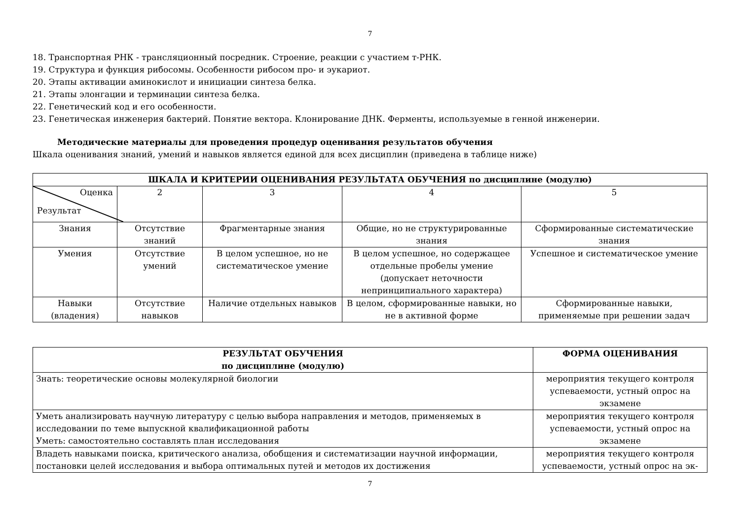7
18. Транспортная РНК - трансляционный посредник. Строение, реакции с участием т-РНК.
19. Структура и функция рибосомы. Особенности рибосом про- и эукариот.
20. Этапы активации аминокислот и инициации синтеза белка.
21. Этапы элонгации и терминации синтеза белка.
22. Генетический код и его особенности.
23. Генетическая инженерия бактерий. Понятие вектора. Клонирование ДНК. Ферменты, используемые в генной инженерии.
Методические материалы для проведения процедур оценивания результатов обучения
Шкала оценивания знаний, умений и навыков является единой для всех дисциплин (приведена в таблице ниже)
| ШКАЛА И КРИТЕРИИ ОЦЕНИВАНИЯ РЕЗУЛЬТАТА ОБУЧЕНИЯ по дисциплине (модулю) | | | | |
| --- | --- | --- | --- | --- |
| Оценка Результат | 2 | 3 | 4 | 5 |
| Знания | Отсутствие знаний | Фрагментарные знания | Общие, но не структурированные знания | Сформированные систематические знания |
| Умения | Отсутствие умений | В целом успешное, но не систематическое умение | В целом успешное, но содержащее отдельные пробелы умение (допускает неточности непринципиального характера) | Успешное и систематическое умение |
| Навыки (владения) | Отсутствие навыков | Наличие отдельных навыков | В целом, сформированные навыки, но не в активной форме | Сформированные навыки, применяемые при решении задач |
| РЕЗУЛЬТАТ ОБУЧЕНИЯ по дисциплине (модулю) | ФОРМА ОЦЕНИВАНИЯ |
| --- | --- |
| Знать: теоретические основы молекулярной биологии | мероприятия текущего контроля успеваемости, устный опрос на экзамене |
| Уметь анализировать научную литературу с целью выбора направления и методов, применяемых в исследовании по теме выпускной квалификационной работы Уметь: самостоятельно составлять план исследования | мероприятия текущего контроля успеваемости, устный опрос на экзамене |
| Владеть навыками поиска, критического анализа, обобщения и систематизации научной информации, постановки целей исследования и выбора оптимальных путей и методов их достижения | мероприятия текущего контроля успеваемости, устный опрос на эк- |
7